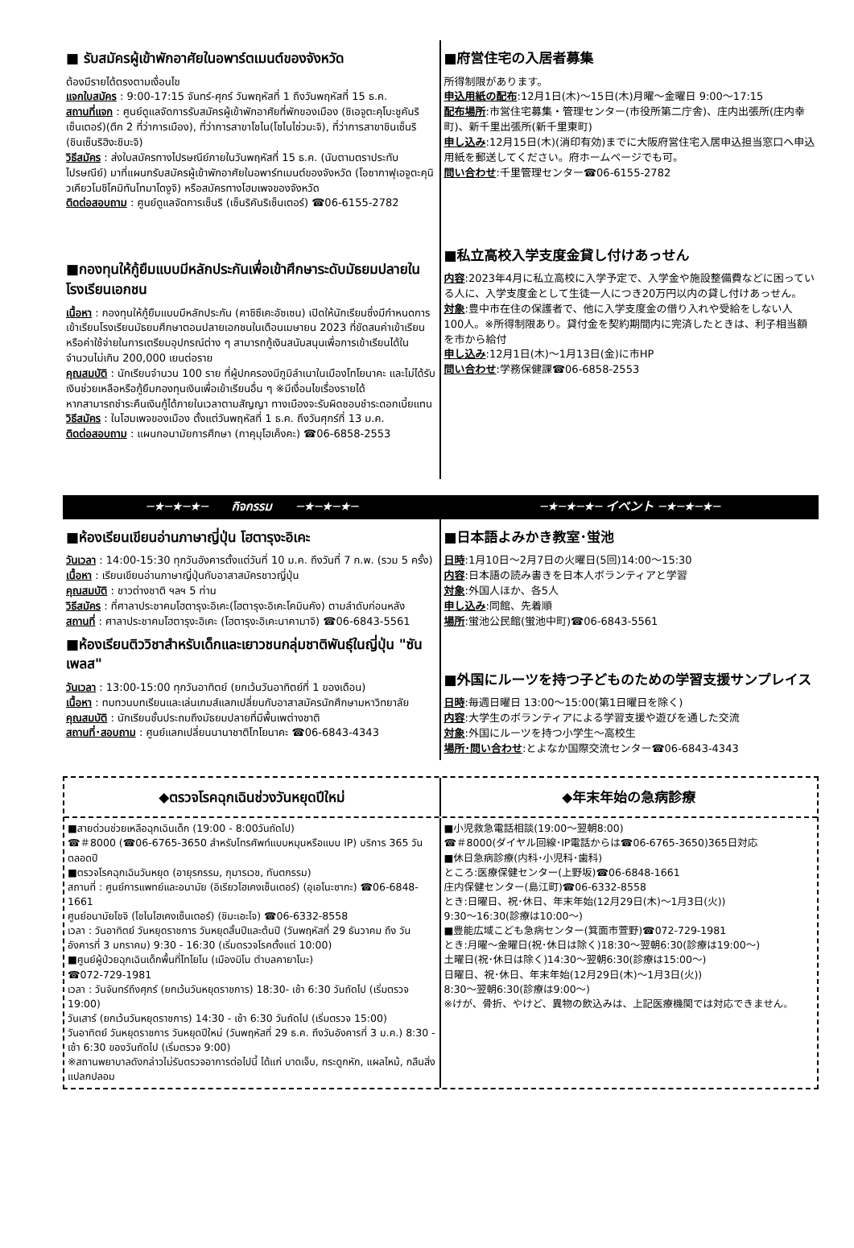■ รับสมัครผู้เข้าพักอาศัยในอพาร์ตเมนต์ของจังหวัด
ต้องมีรายได้ตรงตามเงื่อนไข
แจกใบสมัคร : 9:00-17:15 จันทร์-ศุกร์ วันพฤหัสที่ 1 ถึงวันพฤหัสที่ 15 ธ.ค.
สถานที่แจก : ศูนย์ดูแลจัดการรับสมัครผู้เข้าพักอาศัยที่พักของเมือง (ชิเอจูตะคุโบะชูคันริเซ็นเตอร์)(ตึก 2 ที่ว่าการเมือง), ที่ว่าการสาขาโชไน(โชไนไซ่วมะจิ), ที่ว่าการสาขาชินเซ็นริ (ชินเซ็นริฮิงะชิมะจิ)
วิธีสมัคร : ส่งใบสมัครทางไปรษณีย์ภายในวันพฤหัสที่ 15 ธ.ค. (นับตามตราประทับไปรษณีย์) มาที่แผนกรับสมัครผู้เข้าพักอาศัยในอพาร์ทเมนต์ของจังหวัด (โอซากาฟุเอจูตะคุนิวเคียวโมชิโคมิทันโทมาโดงูจิ) หรือสมัครทางโฮมเพจของจังหวัด
ติดต่อสอบถาม : ศูนย์ดูแลจัดการเซ็นริ (เซ็นริคันริเซ็นเตอร์) ☎06-6155-2782
■กองทุนให้กู้ยืมแบบมีหลักประกันเพื่อเข้าศึกษาระดับมัธยมปลายในโรงเรียนเอกชน
เนื้อหา : กองทุนให้กู้ยืมแบบมีหลักประกัน (คาชิซึเคะอัซเซน) เปิดให้นักเรียนซึ่งมีกำหนดการเข้าเรียนโรงเรียนมัธยมศึกษาตอนปลายเอกชนในเดือนเมษายน 2023 ที่ขัดสนค่าเข้าเรียนหรือค่าใช้จ่ายในการเตรียมอุปกรณ์ต่าง ๆ สามารถกู้เงินสนับสนุนเพื่อการเข้าเรียนได้ในจำนวนไม่เกิน 200,000 เยนต่อราย
คุณสมบัติ : นักเรียนจำนวน 100 ราย ที่ผู้ปกครองมีภูมิลำเนาในเมืองโทโยนาคะ และไม่ได้รับเงินช่วยเหลือหรือกู้ยืมกองทุนเงินเพื่อเข้าเรียนอื่น ๆ ※มีเงื่อนไขเรื่องรายได้
หากสามารถชำระคืนเงินกู้ได้ภายในเวลาตามสัญญา ทางเมืองจะรับผิดชอบชำระดอกเบี้ยแทน
วิธีสมัคร : ในโฮมเพจของเมือง ตั้งแต่วันพฤหัสที่ 1 ธ.ค. ถึงวันศุกร์ที่ 13 ม.ค.
ติดต่อสอบถาม : แผนกอนามัยการศึกษา (กาคุมุโฮเค็งคะ) ☎06-6858-2553
■府営住宅の入居者募集
所得制限があります。
申込用紙の配布:12月1日(木)～15日(木)月曜～金曜日 9:00～17:15
配布場所:市営住宅募集・管理センター(市役所第二庁舎)、庄内出張所(庄内幸町)、新千里出張所(新千里東町)
申し込み:12月15日(木)(消印有効)までに大阪府営住宅入居申込担当窓口へ申込用紙を郵送してください。府ホームページでも可。
問い合わせ:千里管理センター☎06-6155-2782
■私立高校入学支度金貸し付けあっせん
内容:2023年4月に私立高校に入学予定で、入学金や施設整備費などに困っている人に、入学支度金として生徒一人につき20万円以内の貸し付けあっせん。
対象:豊中市在住の保護者で、他に入学支度金の借り入れや受給をしない人 100人。※所得制限あり。貸付金を契約期間内に完済したときは、利子相当額を市から給付
申し込み:12月1日(木)～1月13日(金)に市HP
問い合わせ:学務保健課☎06-6858-2553
─★─★─★─　　กิจกรรม　　─★─★─★─ ─★─★─★─ イベント ─★─★─★─
■ห้องเรียนเขียนอ่านภาษาญี่ปุ่น โฮตารุงะอิเคะ
วันเวลา : 14:00-15:30 ทุกวันอังคารตั้งแต่วันที่ 10 ม.ค. ถึงวันที่ 7 ก.พ. (รวม 5 ครั้ง)
เนื้อหา : เรียนเขียนอ่านภาษาญี่ปุ่นกับอาสาสมัครชาวญี่ปุ่น
คุณสมบัติ : ชาวต่างชาติ ฯลฯ 5 ท่าน
วิธีสมัคร : ที่ศาลาประชาคมโฮตารุงะอิเคะ(โฮตารุงะอิเคะโคมินคัง) ตามลำดับก่อนหลัง
สถานที่ : ศาลาประชาคมโฮตารุงะอิเคะ (โฮตารุงะอิเคะนาคามาจิ) ☎06-6843-5561
■ห้องเรียนติววิชาสำหรับเด็กและเยาวชนกลุ่มชาติพันธุ์ในญี่ปุ่น "ซันเพลส"
วันเวลา : 13:00-15:00 ทุกวันอาทิตย์ (ยกเว้นวันอาทิตย์ที่ 1 ของเดือน)
เนื้อหา : ทบทวนบทเรียนและเล่นเกมส์แลกเปลี่ยนกับอาสาสมัครนักศึกษามหาวิทยาลัย
คุณสมบัติ : นักเรียนชั้นประถมถึงมัธยมปลายที่มีพื้นเพต่างชาติ
สถานที่･สอบถาม : ศูนย์แลกเปลี่ยนนานาชาติโทโยนาคะ ☎06-6843-4343
■日本語よみかき教室･蛍池
日時:1月10日～2月7日の火曜日(5回)14:00～15:30
内容:日本語の読み書きを日本人ボランティアと学習
対象:外国人ほか、各5人
申し込み:同館、先着順
場所:蛍池公民館(蛍池中町)☎06-6843-5561
■外国にルーツを持つ子どものための学習支援サンプレイス
日時:毎週日曜日 13:00～15:00(第1日曜日を除く)
内容:大学生のボランティアによる学習支援や遊びを通した交流
対象:外国にルーツを持つ小学生～高校生
場所･問い合わせ:とよなか国際交流センター☎06-6843-4343
◆ตรวจโรคฉุกเฉินช่วงวันหยุดปีใหม่
◆年末年始の急病診療
■สายด่วนช่วยเหลือฉุกเฉินเด็ก (19:00 - 8:00วันถัดไป)
☎＃8000 (☎06-6765-3650 สำหรับโทรศัพท์แบบหมุนหรือแบบ IP) บริการ 365 วันตลอดปี
■ตรวจโรคฉุกเฉินวันหยุด (อายุรกรรม, กุมารเวช, ทันตกรรม)
สถานที่ : ศูนย์การแพทย์และอนามัย (อิเรียวโฮเคงเซ็นเตอร์) (อุเอโนะซากะ) ☎06-6848-1661
ศูนย์อนามัยโชจิ (โชไนโฮเคงเซ็นเตอร์) (ชิมะเอะโจ) ☎06-6332-8558
เวลา : วันอาทิตย์ วันหยุดราชการ วันหยุดสิ้นปีและต้นปี (วันพฤหัสที่ 29 ธันวาคม ถึง วันอังคารที่ 3 มกราคม) 9:30 - 16:30 (เริ่มตรวจโรคตั้งแต่ 10:00)
■ศูนย์ผู้ป่วยฉุกเฉินเด็กพื้นที่โทโยโน (เมืองมิโน ตำบลคายาโนะ)
☎072-729-1981
เวลา : วันจันทร์ถึงศุกร์ (ยกเว้นวันหยุดราชการ) 18:30- เช้า 6:30 วันถัดไป (เริ่มตรวจ 19:00)
วันเสาร์ (ยกเว้นวันหยุดราชการ) 14:30 - เช้า 6:30 วันถัดไป (เริ่มตรวจ 15:00)
วันอาทิตย์ วันหยุดราชการ วันหยุดปีใหม่ (วันพฤหัสที่ 29 ธ.ค. ถึงวันอังคารที่ 3 ม.ค.) 8:30 - เช้า 6:30 ของวันถัดไป (เริ่มตรวจ 9:00)
※สถานพยาบาลดังกล่าวไม่รับตรวจอาการต่อไปนี้ ได้แก่ บาดเจ็บ, กระดูกหัก, แผลไหม้, กลืนสิ่งแปลกปลอม
■小児救急電話相談(19:00～翌朝8:00)
☎＃8000(ダイヤル回線･IP電話からは☎06-6765-3650)365日対応
■休日急病診療(内科･小児科･歯科)
ところ:医療保健センター(上野坂)☎06-6848-1661
庄内保健センター(島江町)☎06-6332-8558
とき:日曜日、祝･休日、年末年始(12月29日(木)～1月3日(火))
9:30～16:30(診療は10:00～)
■豊能広域こども急病センター(箕面市萱野)☎072-729-1981
とき:月曜～金曜日(祝･休日は除く)18:30～翌朝6:30(診療は19:00～)
土曜日(祝･休日は除く)14:30～翌朝6:30(診療は15:00～)
日曜日、祝･休日、年末年始(12月29日(木)～1月3日(火))
8:30～翌朝6:30(診療は9:00～)
※けが、骨折、やけど、異物の飲込みは、上記医療機関では対応できません。